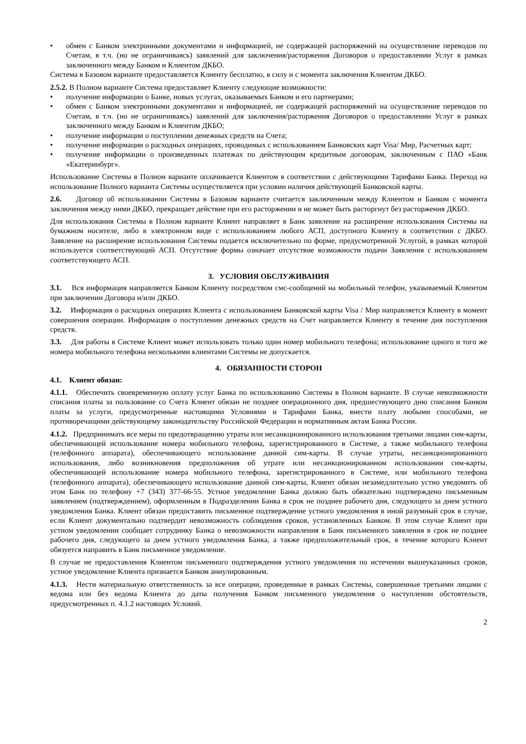• обмен с Банком электронными документами и информацией, не содержащей распоряжений на осуществление переводов по Счетам, в т.ч. (но не ограничиваясь) заявлений для заключения/расторжения Договоров о предоставлении Услуг в рамках заключенного между Банком и Клиентом ДКБО.
Система в Базовом варианте предоставляется Клиенту бесплатно, в силу и с момента заключения Клиентом ДКБО.
2.5.2. В Полном варианте Система предоставляет Клиенту следующие возможности:
• получение информации о Банке, новых услугах, оказываемых Банком и его партнерами;
• обмен с Банком электронными документами и информацией, не содержащей распоряжений на осуществление переводов по Счетам, в т.ч. (но не ограничиваясь) заявлений для заключения/расторжения Договоров о предоставлении Услуг в рамках заключенного между Банком и Клиентом ДКБО;
• получение информации о поступлении денежных средств на Счета;
• получение информации о расходных операциях, проводимых с использованием Банковских карт Visa/ Мир, Расчетных карт;
• получение информации о произведенных платежах по действующим кредитным договорам, заключенным с ПАО «Банк «Екатеринбург».
Использование Системы в Полном варианте оплачивается Клиентом в соответствии с действующими Тарифами Банка. Переход на использование Полного варианта Системы осуществляется при условии наличия действующей Банковской карты.
2.6. Договор об использовании Системы в Базовом варианте считается заключенным между Клиентом и Банком с момента заключения между ними ДКБО, прекращает действие при его расторжении и не может быть расторгнут без расторжения ДКБО.
Для использования Системы в Полном варианте Клиент направляет в Банк заявление на расширение использования Системы на бумажном носителе, либо в электронном виде с использованием любого АСП, доступного Клиенту в соответствии с ДКБО. Заявление на расширение использования Системы подается исключительно по форме, предусмотренной Услугой, в рамках которой используется соответствующий АСП. Отсутствие формы означает отсутствие возможности подачи Заявления с использованием соответствующего АСП.
3. УСЛОВИЯ ОБСЛУЖИВАНИЯ
3.1. Вся информация направляется Банком Клиенту посредством смс-сообщений на мобильный телефон, указываемый Клиентом при заключении Договора и/или ДКБО.
3.2. Информация о расходных операциях Клиента с использованием Банковской карты Visa / Мир направляется Клиенту в момент совершения операции. Информация о поступлении денежных средств на Счет направляется Клиенту в течение дня поступления средств.
3.3. Для работы в Системе Клиент может использовать только один номер мобильного телефона; использование одного и того же номера мобильного телефона несколькими клиентами Системы не допускается.
4. ОБЯЗАННОСТИ СТОРОН
4.1. Клиент обязан:
4.1.1. Обеспечить своевременную оплату услуг Банка по использованию Системы в Полном варианте. В случае невозможности списания платы за пользование со Счета Клиент обязан не позднее операционного дня, предшествующего дню списания Банком платы за услуги, предусмотренные настоящими Условиями и Тарифами Банка, внести плату любыми способами, не противоречащими действующему законодательству Российской Федерации и нормативным актам Банка России.
4.1.2. Предпринимать все меры по предотвращению утраты или несанкционированного использования третьими лицами сим-карты, обеспечивающей использование номера мобильного телефона, зарегистрированного в Системе, а также мобильного телефона (телефонного аппарата), обеспечивающего использование данной сим-карты. В случае утраты, несанкционированного использования, либо возникновения предположения об утрате или несанкционированном использовании сим-карты, обеспечивающей использование номера мобильного телефона, зарегистрированного в Системе, или мобильного телефона (телефонного аппарата), обеспечивающего использование данной сим-карты, Клиент обязан незамедлительно устно уведомить об этом Банк по телефону +7 (343) 377-66-55. Устное уведомление Банка должно быть обязательно подтверждено письменным заявлением (подтверждением), оформленным в Подразделении Банка в срок не позднее рабочего дня, следующего за днем устного уведомления Банка. Клиент обязан предоставить письменное подтверждение устного уведомления в иной разумный срок в случае, если Клиент документально подтвердит невозможность соблюдения сроков, установленных Банком. В этом случае Клиент при устном уведомлении сообщает сотруднику Банка о невозможности направления в Банк письменного заявления в срок не позднее рабочего дня, следующего за днем устного уведомления Банка, а также предположительный срок, в течение которого Клиент обязуется направить в Банк письменное уведомление.
В случае не предоставления Клиентом письменного подтверждения устного уведомления по истечении вышеуказанных сроков, устное уведомление Клиента признается Банком аннулированным.
4.1.3. Нести материальную ответственность за все операции, проведенные в рамках Системы, совершенные третьими лицами с ведома или без ведома Клиента до даты получения Банком письменного уведомления о наступлении обстоятельств, предусмотренных п. 4.1.2 настоящих Условий.
2